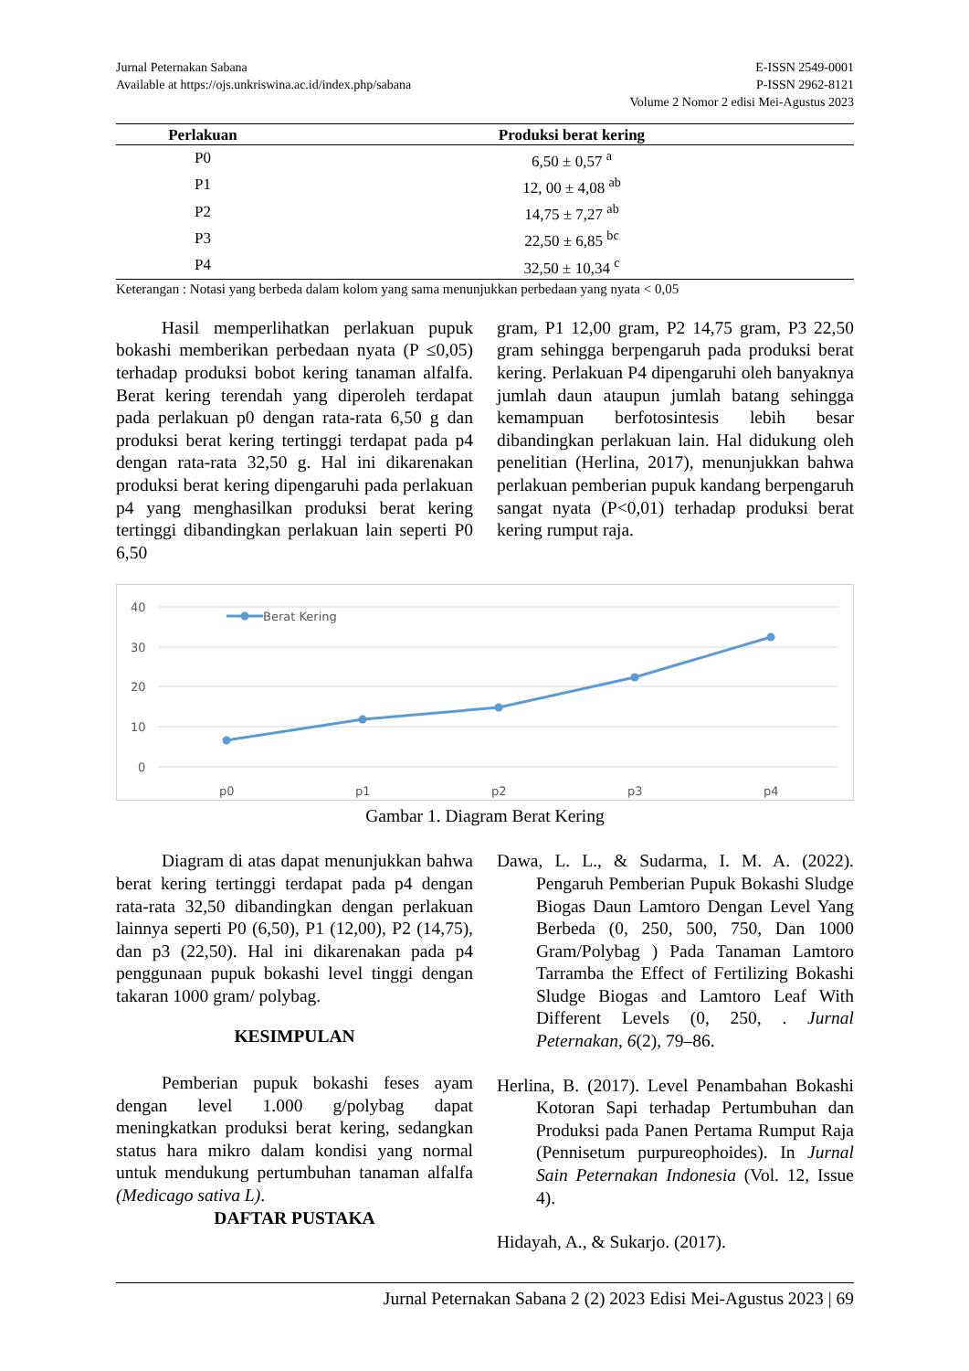Jurnal Peternakan Sabana
Available at https://ojs.unkriswina.ac.id/index.php/sabana
E-ISSN 2549-0001
P-ISSN 2962-8121
Volume 2 Nomor 2 edisi Mei-Agustus 2023
| Perlakuan | Produksi berat kering |
| --- | --- |
| P0 | 6,50 ± 0,57 <sup>a</sup> |
| P1 | 12, 00 ± 4,08 <sup>ab</sup> |
| P2 | 14,75 ± 7,27 <sup>ab</sup> |
| P3 | 22,50 ± 6,85 <sup>bc</sup> |
| P4 | 32,50 ± 10,34 <sup>c</sup> |
Keterangan : Notasi yang berbeda dalam kolom yang sama menunjukkan perbedaan yang nyata < 0,05
Hasil memperlihatkan perlakuan pupuk bokashi memberikan perbedaan nyata (P ≤0,05) terhadap produksi bobot kering tanaman alfalfa. Berat kering terendah yang diperoleh terdapat pada perlakuan p0 dengan rata-rata 6,50 g dan produksi berat kering tertinggi terdapat pada p4 dengan rata-rata 32,50 g. Hal ini dikarenakan produksi berat kering dipengaruhi pada perlakuan p4 yang menghasilkan produksi berat kering tertinggi dibandingkan perlakuan lain seperti P0 6,50
gram, P1 12,00 gram, P2 14,75 gram, P3 22,50 gram sehingga berpengaruh pada produksi berat kering. Perlakuan P4 dipengaruhi oleh banyaknya jumlah daun ataupun jumlah batang sehingga kemampuan berfotosintesis lebih besar dibandingkan perlakuan lain. Hal didukung oleh penelitian (Herlina, 2017), menunjukkan bahwa perlakuan pemberian pupuk kandang berpengaruh sangat nyata (P<0,01) terhadap produksi berat kering rumput raja.
40
30
20
10
0
p0
p1
p2
p3
p4
Berat Kering
Gambar 1. Diagram Berat Kering
Diagram di atas dapat menunjukkan bahwa berat kering tertinggi terdapat pada p4 dengan rata-rata 32,50 dibandingkan dengan perlakuan lainnya seperti P0 (6,50), P1 (12,00), P2 (14,75), dan p3 (22,50). Hal ini dikarenakan pada p4 penggunaan pupuk bokashi level tinggi dengan takaran 1000 gram/ polybag.
KESIMPULAN
Pemberian pupuk bokashi feses ayam dengan level 1.000 g/polybag dapat meningkatkan produksi berat kering, sedangkan status hara mikro dalam kondisi yang normal untuk mendukung pertumbuhan tanaman alfalfa (Medicago sativa L).
DAFTAR PUSTAKA
Dawa, L. L., & Sudarma, I. M. A. (2022). Pengaruh Pemberian Pupuk Bokashi Sludge Biogas Daun Lamtoro Dengan Level Yang Berbeda (0, 250, 500, 750, Dan 1000 Gram/Polybag ) Pada Tanaman Lamtoro Tarramba the Effect of Fertilizing Bokashi Sludge Biogas and Lamtoro Leaf With Different Levels (0, 250, . Jurnal Peternakan, 6(2), 79–86.
Herlina, B. (2017). Level Penambahan Bokashi Kotoran Sapi terhadap Pertumbuhan dan Produksi pada Panen Pertama Rumput Raja (Pennisetum purpureophoides). In Jurnal Sain Peternakan Indonesia (Vol. 12, Issue 4).
Hidayah, A., & Sukarjo. (2017).
Jurnal Peternakan Sabana 2 (2) 2023 Edisi Mei-Agustus 2023 | 69